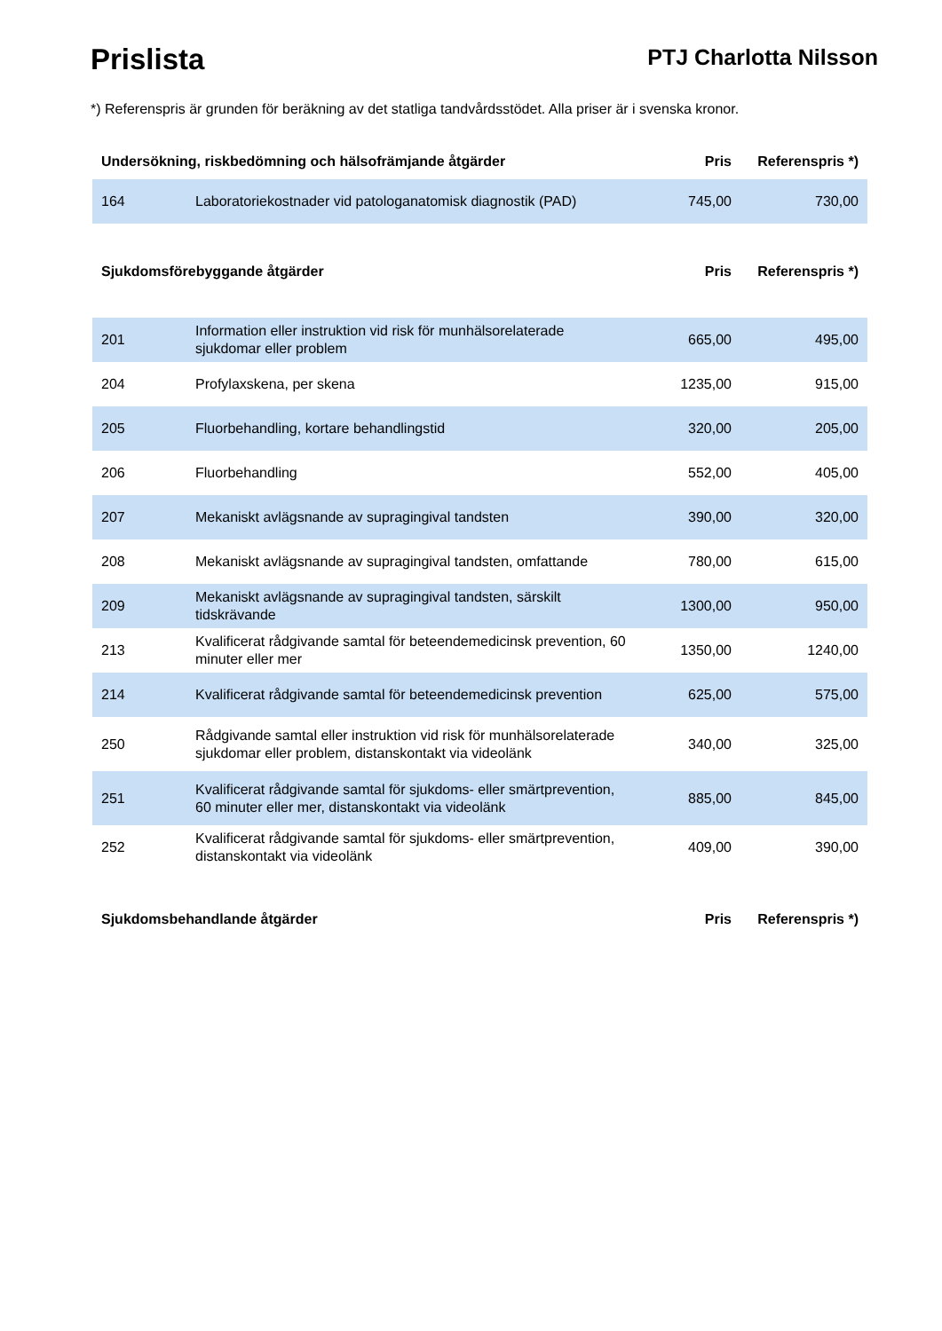Prislista
PTJ Charlotta Nilsson
*) Referenspris är grunden för beräkning av det statliga tandvårdsstödet. Alla priser är i svenska kronor.
| Undersökning, riskbedömning och hälsofrämjande åtgärder | | Pris | Referenspris *) |
| --- | --- | --- | --- |
| 164 | Laboratoriekostnader vid patologanatomisk diagnostik (PAD) | 745,00 | 730,00 |
| Sjukdomsförebyggande åtgärder | | Pris | Referenspris *) |
| --- | --- | --- | --- |
| 201 | Information eller instruktion vid risk för munhälsorelaterade sjukdomar eller problem | 665,00 | 495,00 |
| 204 | Profylaxskena, per skena | 1235,00 | 915,00 |
| 205 | Fluorbehandling, kortare behandlingstid | 320,00 | 205,00 |
| 206 | Fluorbehandling | 552,00 | 405,00 |
| 207 | Mekaniskt avlägsnande av supragingival tandsten | 390,00 | 320,00 |
| 208 | Mekaniskt avlägsnande av supragingival tandsten, omfattande | 780,00 | 615,00 |
| 209 | Mekaniskt avlägsnande av supragingival tandsten, särskilt tidskrävande | 1300,00 | 950,00 |
| 213 | Kvalificerat rådgivande samtal för beteendemedicinsk prevention, 60 minuter eller mer | 1350,00 | 1240,00 |
| 214 | Kvalificerat rådgivande samtal för beteendemedicinsk prevention | 625,00 | 575,00 |
| 250 | Rådgivande samtal eller instruktion vid risk för munhälsorelaterade sjukdomar eller problem, distanskontakt via videolänk | 340,00 | 325,00 |
| 251 | Kvalificerat rådgivande samtal för sjukdoms- eller smärtprevention, 60 minuter eller mer, distanskontakt via videolänk | 885,00 | 845,00 |
| 252 | Kvalificerat rådgivande samtal för sjukdoms- eller smärtprevention, distanskontakt via videolänk | 409,00 | 390,00 |
| Sjukdomsbehandlande åtgärder | Pris | Referenspris *) |
| --- | --- | --- |